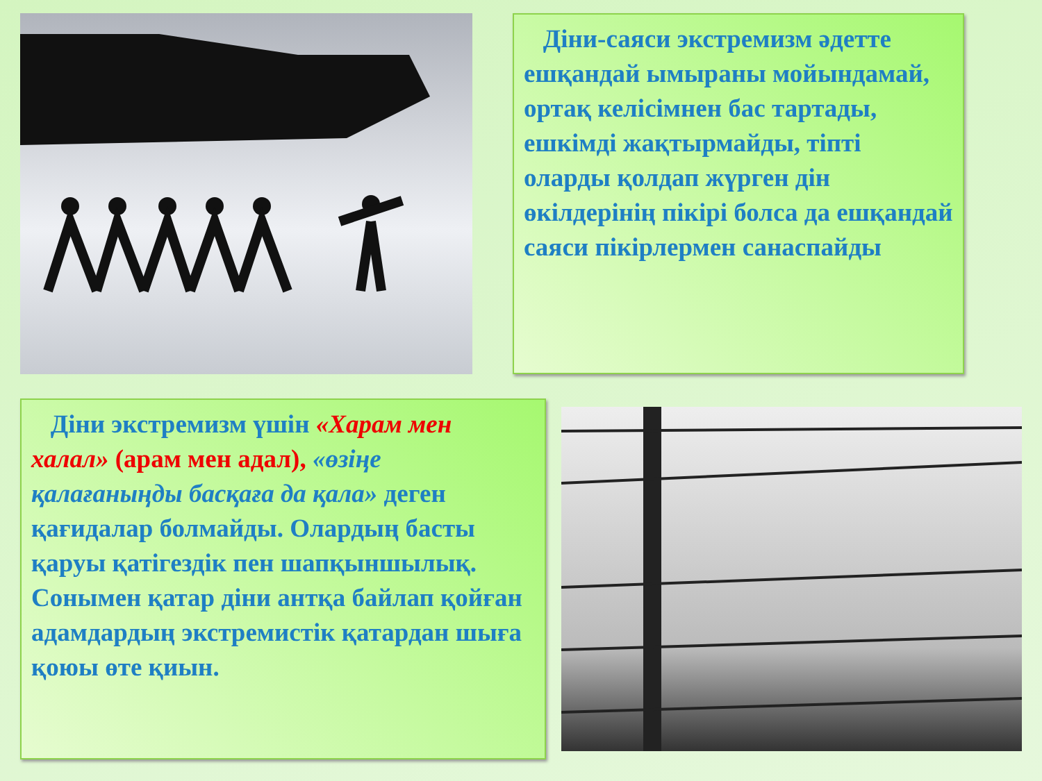Діни-саяси экстремизм әдетте ешқандай ымыраны мойындамай, ортақ келісімнен бас тартады, ешкімді жақтырмайды, тіпті оларды қолдап жүрген дін өкілдерінің пікірі болса да ешқандай саяси пікірлермен санаспайды
Діни экстремизм үшін «Харам мен халал» (арам мен адал), «өзіңе қалағаныңды басқаға да қала» деген қағидалар болмайды. Олардың басты қаруы қатігездік пен шапқыншылық. Сонымен қатар діни антқа байлап қойған адамдардың экстремистік қатардан шыға қоюы өте қиын.